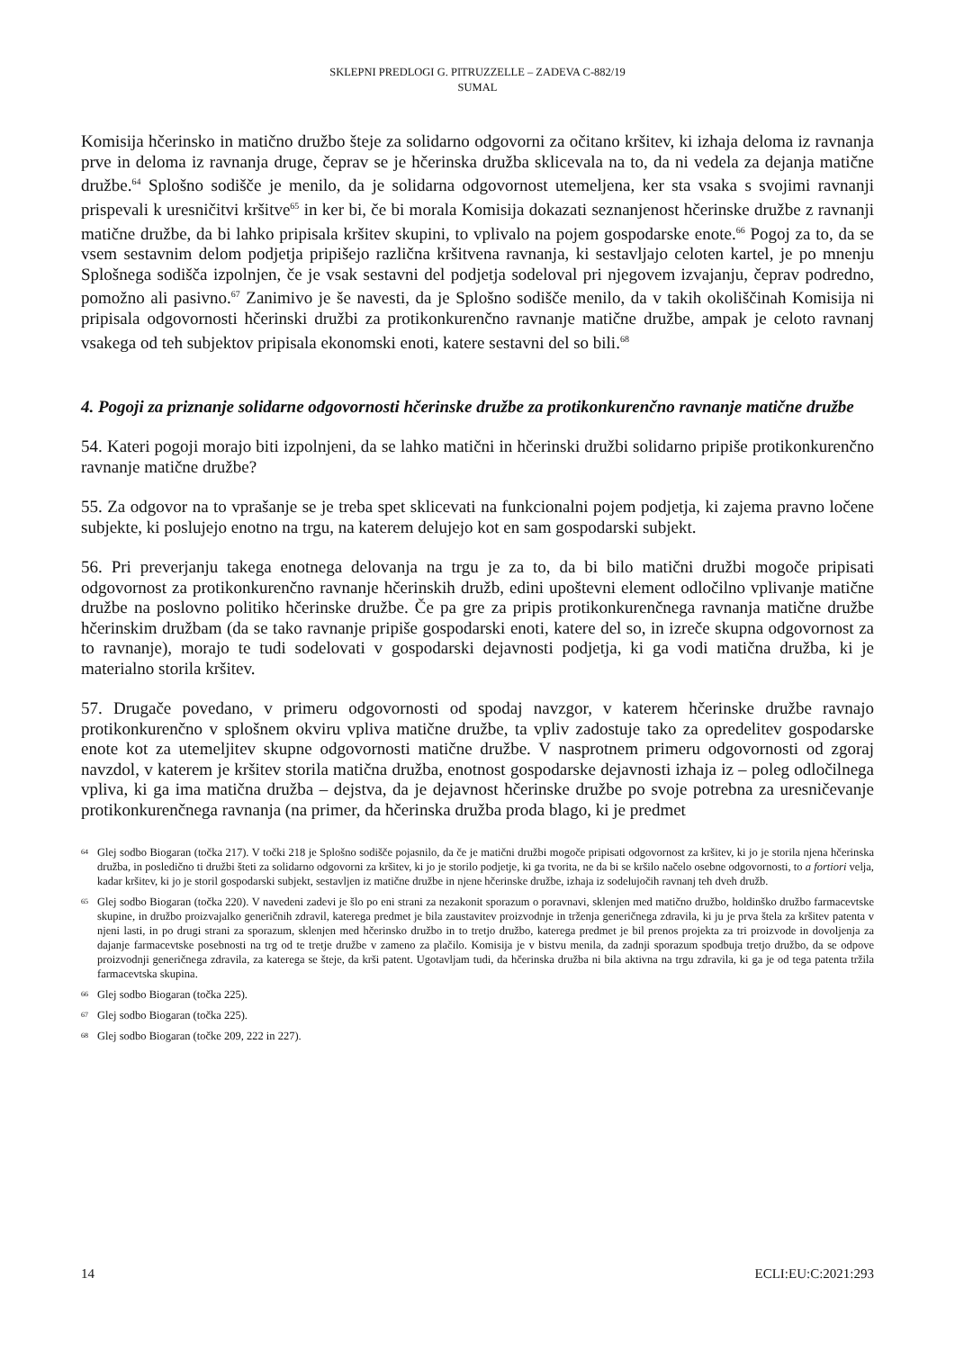SKLEPNI PREDLOGI G. PITRUZZELLE – ZADEVA C-882/19
SUMAL
Komisija hčerinsko in matično družbo šteje za solidarno odgovorni za očitano kršitev, ki izhaja deloma iz ravnanja prve in deloma iz ravnanja druge, čeprav se je hčerinska družba sklicevala na to, da ni vedela za dejanja matične družbe.<sup>64</sup> Splošno sodišče je menilo, da je solidarna odgovornost utemeljena, ker sta vsaka s svojimi ravnanji prispevali k uresničitvi kršitve<sup>65</sup> in ker bi, če bi morala Komisija dokazati seznanjenost hčerinske družbe z ravnanji matične družbe, da bi lahko pripisala kršitev skupini, to vplivalo na pojem gospodarske enote.<sup>66</sup> Pogoj za to, da se vsem sestavnim delom podjetja pripišejo različna kršitvena ravnanja, ki sestavljajo celoten kartel, je po mnenju Splošnega sodišča izpolnjen, če je vsak sestavni del podjetja sodeloval pri njegovem izvajanju, čeprav podredno, pomožno ali pasivno.<sup>67</sup> Zanimivo je še navesti, da je Splošno sodišče menilo, da v takih okoliščinah Komisija ni pripisala odgovornosti hčerinski družbi za protikonkurenčno ravnanje matične družbe, ampak je celoto ravnanj vsakega od teh subjektov pripisala ekonomski enoti, katere sestavni del so bili.<sup>68</sup>
4. Pogoji za priznanje solidarne odgovornosti hčerinske družbe za protikonkurenčno ravnanje matične družbe
54. Kateri pogoji morajo biti izpolnjeni, da se lahko matični in hčerinski družbi solidarno pripiše protikonkurenčno ravnanje matične družbe?
55. Za odgovor na to vprašanje se je treba spet sklicevati na funkcionalni pojem podjetja, ki zajema pravno ločene subjekte, ki poslujejo enotno na trgu, na katerem delujejo kot en sam gospodarski subjekt.
56. Pri preverjanju takega enotnega delovanja na trgu je za to, da bi bilo matični družbi mogoče pripisati odgovornost za protikonkurenčno ravnanje hčerinskih družb, edini upoštevni element odločilno vplivanje matične družbe na poslovno politiko hčerinske družbe. Če pa gre za pripis protikonkurenčnega ravnanja matične družbe hčerinskim družbam (da se tako ravnanje pripiše gospodarski enoti, katere del so, in izreče skupna odgovornost za to ravnanje), morajo te tudi sodelovati v gospodarski dejavnosti podjetja, ki ga vodi matična družba, ki je materialno storila kršitev.
57. Drugače povedano, v primeru odgovornosti od spodaj navzgor, v katerem hčerinske družbe ravnajo protikonkurenčno v splošnem okviru vpliva matične družbe, ta vpliv zadostuje tako za opredelitev gospodarske enote kot za utemeljitev skupne odgovornosti matične družbe. V nasprotnem primeru odgovornosti od zgoraj navzdol, v katerem je kršitev storila matična družba, enotnost gospodarske dejavnosti izhaja iz – poleg odločilnega vpliva, ki ga ima matična družba – dejstva, da je dejavnost hčerinske družbe po svoje potrebna za uresničevanje protikonkurenčnega ravnanja (na primer, da hčerinska družba proda blago, ki je predmet
64 Glej sodbo Biogaran (točka 217). V točki 218 je Splošno sodišče pojasnilo, da če je matični družbi mogoče pripisati odgovornost za kršitev, ki jo je storila njena hčerinska družba, in posledično ti družbi šteti za solidarno odgovorni za kršitev, ki jo je storilo podjetje, ki ga tvorita, ne da bi se kršilo načelo osebne odgovornosti, to a fortiori velja, kadar kršitev, ki jo je storil gospodarski subjekt, sestavljen iz matične družbe in njene hčerinske družbe, izhaja iz sodelujočih ravnanj teh dveh družb.
65 Glej sodbo Biogaran (točka 220). V navedeni zadevi je šlo po eni strani za nezakonit sporazum o poravnavi, sklenjen med matično družbo, holdinško družbo farmacevtske skupine, in družbo proizvajalko generičnih zdravil, katerega predmet je bila zaustavitev proizvodnje in trženja generičnega zdravila, ki ju je prva štela za kršitev patenta v njeni lasti, in po drugi strani za sporazum, sklenjen med hčerinsko družbo in to tretjo družbo, katerega predmet je bil prenos projekta za tri proizvode in dovoljenja za dajanje farmacevtske posebnosti na trg od te tretje družbe v zameno za plačilo. Komisija je v bistvu menila, da zadnji sporazum spodbuja tretjo družbo, da se odpove proizvodnji generičnega zdravila, za katerega se šteje, da krši patent. Ugotavljam tudi, da hčerinska družba ni bila aktivna na trgu zdravila, ki ga je od tega patenta tržila farmacevtska skupina.
66 Glej sodbo Biogaran (točka 225).
67 Glej sodbo Biogaran (točka 225).
68 Glej sodbo Biogaran (točke 209, 222 in 227).
14 ECLI:EU:C:2021:293